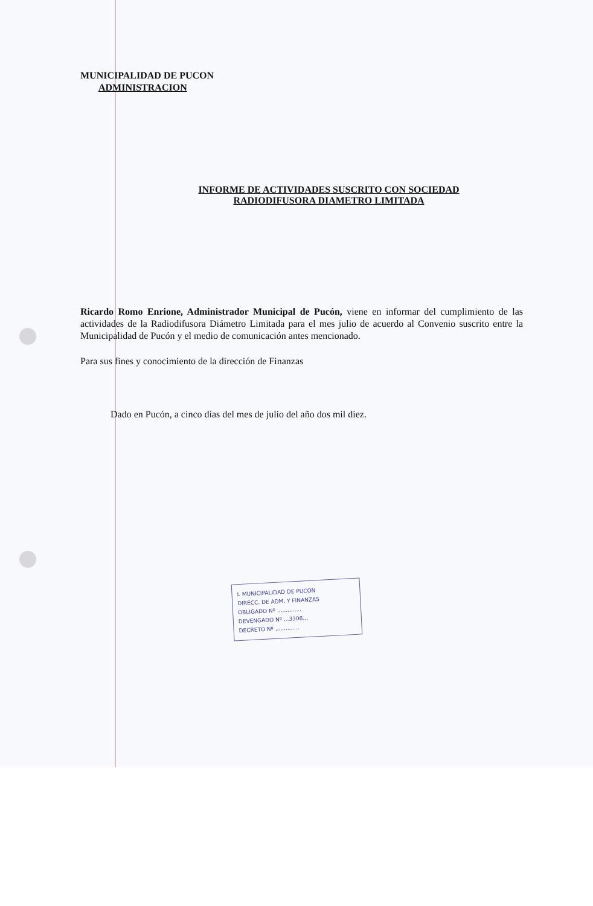MUNICIPALIDAD DE PUCON
ADMINISTRACION
INFORME DE ACTIVIDADES SUSCRITO CON SOCIEDAD
RADIODIFUSORA DIAMETRO LIMITADA
Ricardo Romo Enrione, Administrador Municipal de Pucón, viene en informar del cumplimiento de las actividades de la Radiodifusora Diámetro Limitada para el mes julio de acuerdo al Convenio suscrito entre la Municipalidad de Pucón y el medio de comunicación antes mencionado.
Para sus fines y conocimiento de la dirección de Finanzas
Dado en Pucón, a cinco días del mes de julio del año dos mil diez.
I. MUNICIPALIDAD DE PUCON
DIRECC. DE ADM. Y FINANZAS
OBLIGADO Nº ..............
DEVENGADO Nº ...3306...
DECRETO Nº ..............